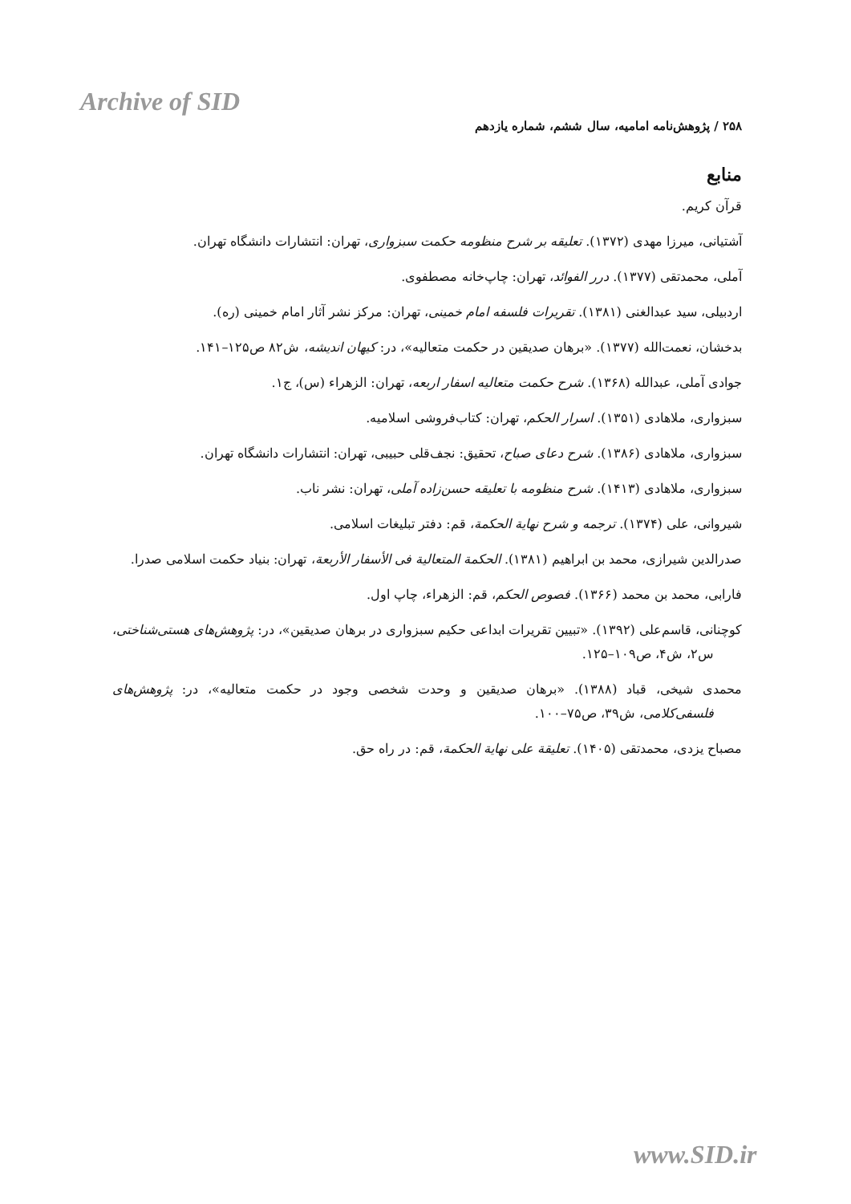Archive of SID
۲۵۸ / پژوهش‌نامه امامیه، سال ششم، شماره یازدهم
منابع
قرآن کریم.
آشتیانی، میرزا مهدی (۱۳۷۲). تعلیقه بر شرح منظومه حکمت سبزواری، تهران: انتشارات دانشگاه تهران.
آملی، محمدتقی (۱۳۷۷). درر الفوائد، تهران: چاپ‌خانه مصطفوی.
اردبیلی، سید عبدالغنی (۱۳۸۱). تقریرات فلسفه امام خمینی، تهران: مرکز نشر آثار امام خمینی (ره).
بدخشان، نعمت‌الله (۱۳۷۷). «برهان صدیقین در حکمت متعالیه»، در: کیهان اندیشه، ش۸۲ ص۱۲۵–۱۴۱.
جوادی آملی، عبدالله (۱۳۶۸). شرح حکمت متعالیه اسفار اربعه، تهران: الزهراء (س)، ج۱.
سبزواری، ملاهادی (۱۳۵۱). اسرار الحکم، تهران: کتاب‌فروشی اسلامیه.
سبزواری، ملاهادی (۱۳۸۶). شرح دعای صباح، تحقیق: نجف‌قلی حبیبی، تهران: انتشارات دانشگاه تهران.
سبزواری، ملاهادی (۱۴۱۳). شرح منظومه با تعلیقه حسن‌زاده آملی، تهران: نشر ناب.
شیروانی، علی (۱۳۷۴). ترجمه و شرح نهایة الحکمة، قم: دفتر تبلیغات اسلامی.
صدرالدین شیرازی، محمد بن ابراهیم (۱۳۸۱). الحکمة المتعالیة فی الأسفار الأربعة، تهران: بنیاد حکمت اسلامی صدرا.
فارابی، محمد بن محمد (۱۳۶۶). فصوص الحکم، قم: الزهراء، چاپ اول.
کوچنانی، قاسم‌علی (۱۳۹۲). «تبیین تقریرات ابداعی حکیم سبزواری در برهان صدیقین»، در: پژوهش‌های هستی‌شناختی، س۲، ش۴، ص۱۰۹–۱۲۵.
محمدی شیخی، قباد (۱۳۸۸). «برهان صدیقین و وحدت شخصی وجود در حکمت متعالیه»، در: پژوهش‌های فلسفی‌کلامی، ش۳۹، ص۷۵–۱۰۰.
مصباح یزدی، محمدتقی (۱۴۰۵). تعلیقة علی نهایة الحکمة، قم: در راه حق.
www.SID.ir